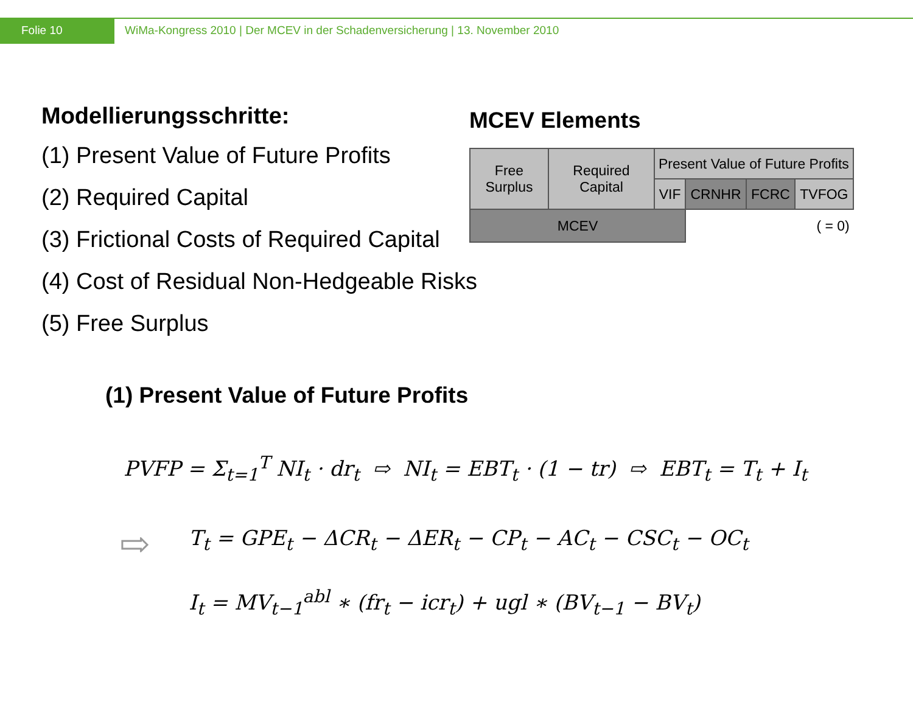Folie 10 WiMa-Kongress 2010 | Der MCEV in der Schadenversicherung | 13. November 2010
Modellierungsschritte:
(1) Present Value of Future Profits
(2) Required Capital
(3) Frictional Costs of Required Capital
(4) Cost of Residual Non-Hedgeable Risks
(5) Free Surplus
MCEV Elements
| Free Surplus | Required Capital | Present Value of Future Profits | | | |
| | | VIF | CRNHR | FCRC | TVFOG |
| MCEV | | | ( = 0) | | |
(1) Present Value of Future Profits
PVFP = Σ<sub>t=1</sub><sup>T</sup> NI<sub>t</sub> · dr<sub>t</sub> ⇨ NI<sub>t</sub> = EBT<sub>t</sub> · (1 − tr) ⇨ EBT<sub>t</sub> = T<sub>t</sub> + I<sub>t</sub>
⇨
T<sub>t</sub> = GPE<sub>t</sub> − ΔCR<sub>t</sub> − ΔER<sub>t</sub> − CP<sub>t</sub> − AC<sub>t</sub> − CSC<sub>t</sub> − OC<sub>t</sub>
I<sub>t</sub> = MV<sub>t−1</sub><sup>abl</sup> ∗ (fr<sub>t</sub> − icr<sub>t</sub>) + ugl ∗ (BV<sub>t−1</sub> − BV<sub>t</sub>)